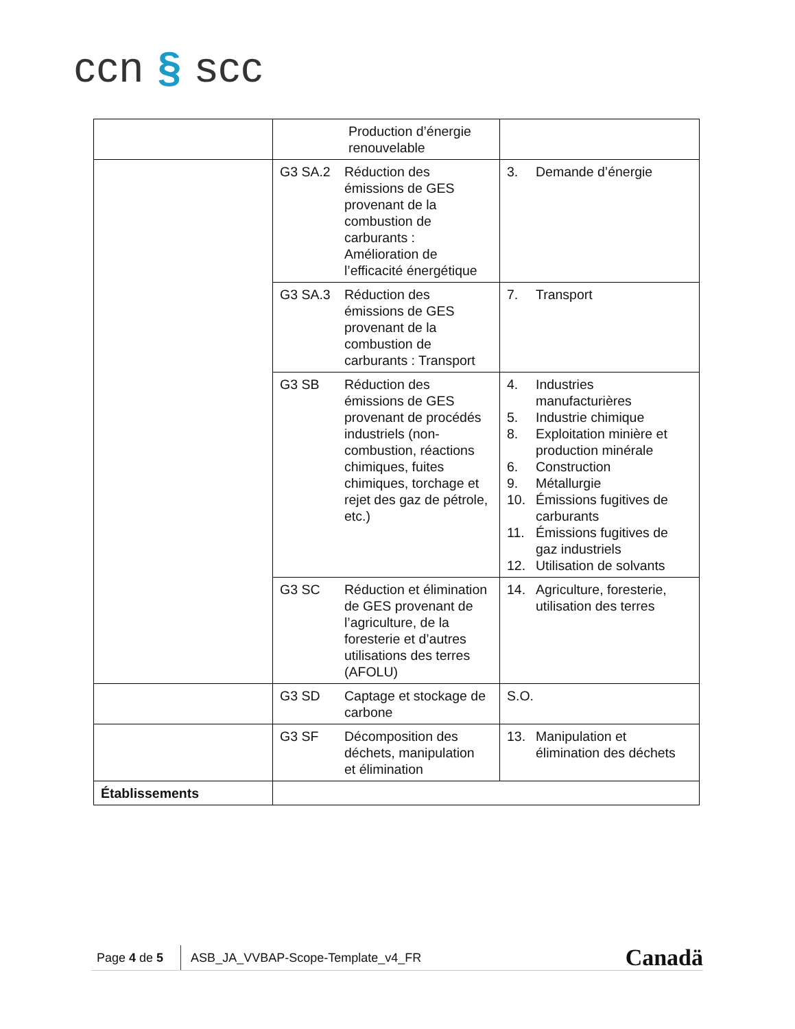ccn § scc
| | Production d’énergie renouvelable | |
| | G3 SA.2 Réduction des émissions de GES provenant de la combustion de carburants : Amélioration de l’efficacité énergétique | 3. Demande d’énergie |
| | G3 SA.3 Réduction des émissions de GES provenant de la combustion de carburants : Transport | 7. Transport |
| | G3 SB Réduction des émissions de GES provenant de procédés industriels (non-combustion, réactions chimiques, fuites chimiques, torchage et rejet des gaz de pétrole, etc.) | 4. Industries manufacturières 5. Industrie chimique 8. Exploitation minière et production minérale 6. Construction 9. Métallurgie 10. Émissions fugitives de carburants 11. Émissions fugitives de gaz industriels 12. Utilisation de solvants |
| | G3 SC Réduction et élimination de GES provenant de l’agriculture, de la foresterie et d’autres utilisations des terres (AFOLU) | 14. Agriculture, foresterie, utilisation des terres |
| | G3 SD Captage et stockage de carbone | S.O. |
| | G3 SF Décomposition des déchets, manipulation et élimination | 13. Manipulation et élimination des déchets |
| Établissements | | |
Page 4 de 5 ASB_JA_VVBAP-Scope-Template_v4_FR Canadä